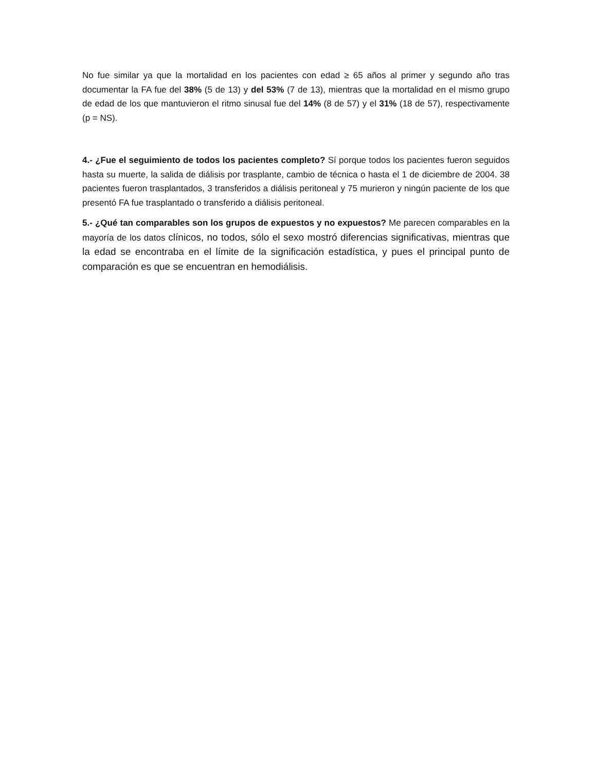No fue similar ya que la mortalidad en los pacientes con edad ≥ 65 años al primer y segundo año tras documentar la FA fue del 38% (5 de 13) y del 53% (7 de 13), mientras que la mortalidad en el mismo grupo de edad de los que mantuvieron el ritmo sinusal fue del 14% (8 de 57) y el 31% (18 de 57), respectivamente (p = NS).
4.- ¿Fue el seguimiento de todos los pacientes completo? Sí porque todos los pacientes fueron seguidos hasta su muerte, la salida de diálisis por trasplante, cambio de técnica o hasta el 1 de diciembre de 2004. 38 pacientes fueron trasplantados, 3 transferidos a diálisis peritoneal y 75 murieron y ningún paciente de los que presentó FA fue trasplantado o transferido a diálisis peritoneal.
5.- ¿Qué tan comparables son los grupos de expuestos y no expuestos? Me parecen comparables en la mayoría de los datos clínicos, no todos, sólo el sexo mostró diferencias significativas, mientras que la edad se encontraba en el límite de la significación estadística, y pues el principal punto de comparación es que se encuentran en hemodiálisis.